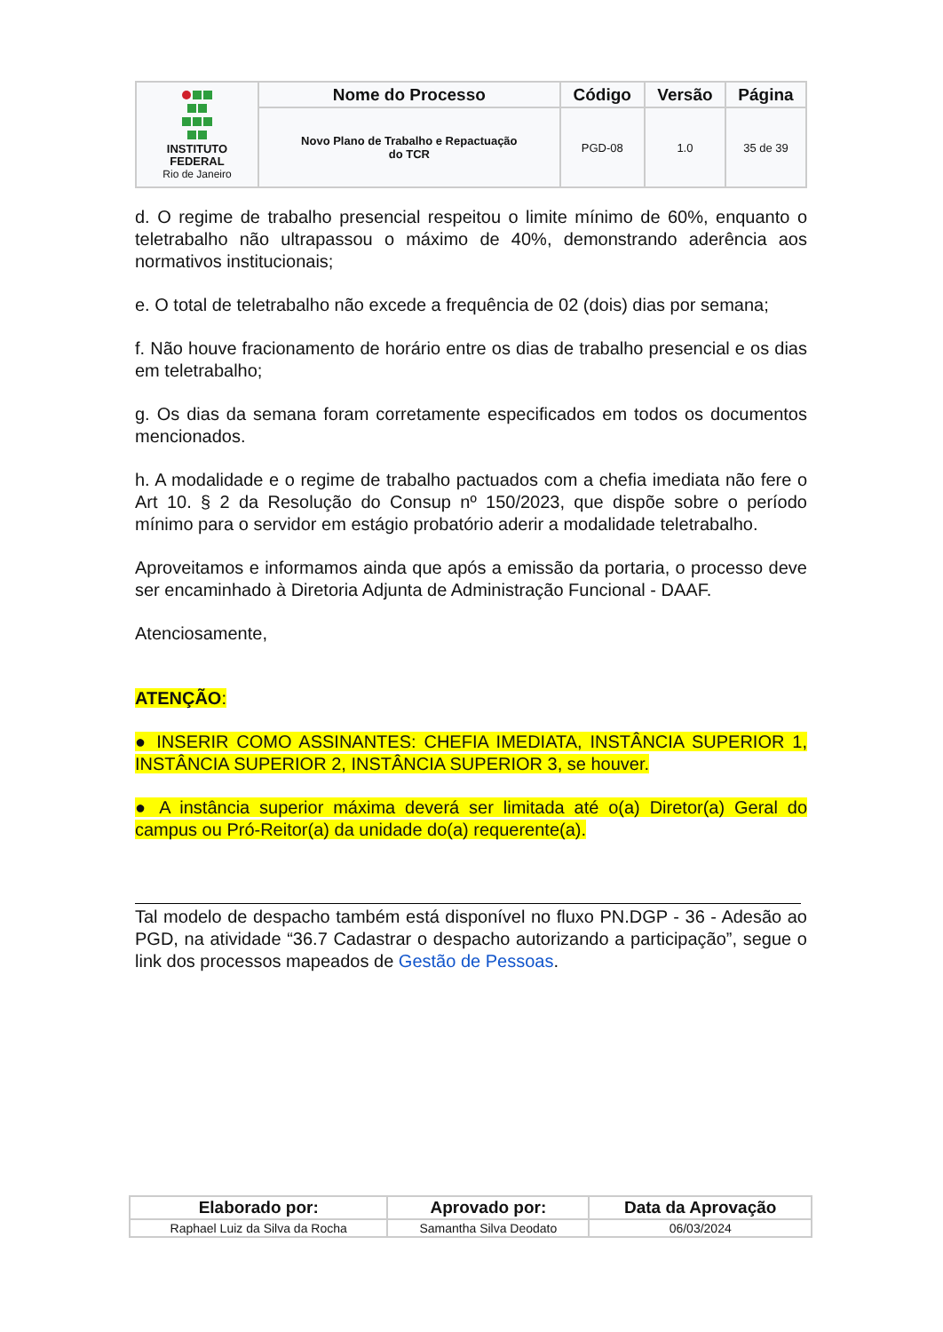| INSTITUTO FEDERAL Rio de Janeiro | Nome do Processo | Código | Versão | Página |
| | Novo Plano de Trabalho e Repactuação do TCR | PGD-08 | 1.0 | 35 de 39 |
d. O regime de trabalho presencial respeitou o limite mínimo de 60%, enquanto o teletrabalho não ultrapassou o máximo de 40%, demonstrando aderência aos normativos institucionais;
e. O total de teletrabalho não excede a frequência de 02 (dois) dias por semana;
f. Não houve fracionamento de horário entre os dias de trabalho presencial e os dias em teletrabalho;
g. Os dias da semana foram corretamente especificados em todos os documentos mencionados.
h. A modalidade e o regime de trabalho pactuados com a chefia imediata não fere o Art 10. § 2 da Resolução do Consup nº 150/2023, que dispõe sobre o período mínimo para o servidor em estágio probatório aderir a modalidade teletrabalho.
Aproveitamos e informamos ainda que após a emissão da portaria, o processo deve ser encaminhado à Diretoria Adjunta de Administração Funcional - DAAF.
Atenciosamente,
ATENÇÃO:
● INSERIR COMO ASSINANTES: CHEFIA IMEDIATA, INSTÂNCIA SUPERIOR 1, INSTÂNCIA SUPERIOR 2, INSTÂNCIA SUPERIOR 3, se houver.
● A instância superior máxima deverá ser limitada até o(a) Diretor(a) Geral do campus ou Pró-Reitor(a) da unidade do(a) requerente(a).
Tal modelo de despacho também está disponível no fluxo PN.DGP - 36 - Adesão ao PGD, na atividade “36.7 Cadastrar o despacho autorizando a participação”, segue o link dos processos mapeados de Gestão de Pessoas.
| Elaborado por: | Aprovado por: | Data da Aprovação |
| --- | --- | --- |
| Raphael Luiz da Silva da Rocha | Samantha Silva Deodato | 06/03/2024 |